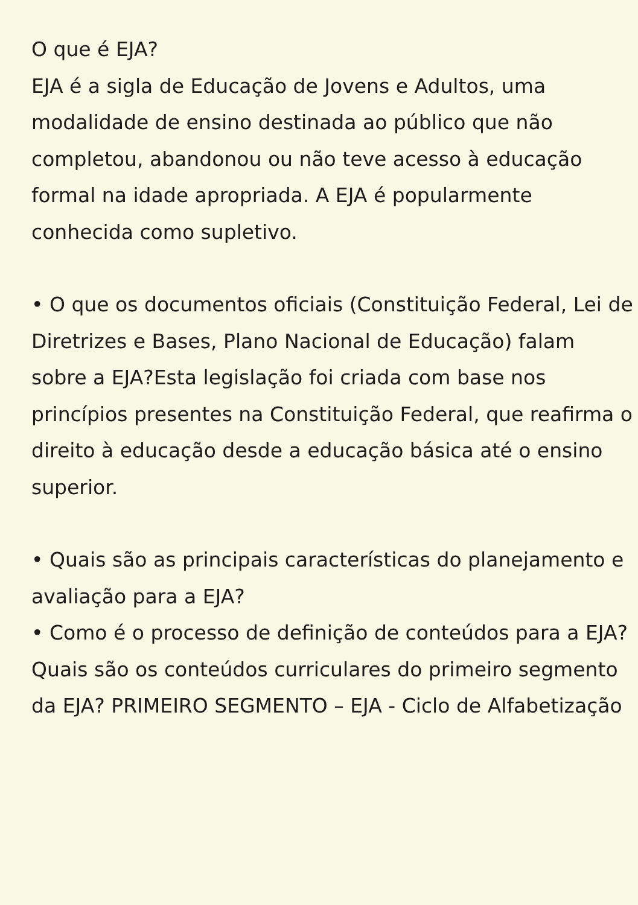O que é EJA?
EJA é a sigla de Educação de Jovens e Adultos, uma modalidade de ensino destinada ao público que não completou, abandonou ou não teve acesso à educação formal na idade apropriada. A EJA é popularmente conhecida como supletivo.
• O que os documentos oficiais (Constituição Federal, Lei de Diretrizes e Bases, Plano Nacional de Educação) falam sobre a EJA?Esta legislação foi criada com base nos princípios presentes na Constituição Federal, que reafirma o direito à educação desde a educação básica até o ensino superior.
• Quais são as principais características do planejamento e avaliação para a EJA?
• Como é o processo de definição de conteúdos para a EJA?
Quais são os conteúdos curriculares do primeiro segmento da EJA? PRIMEIRO SEGMENTO – EJA - Ciclo de Alfabetização